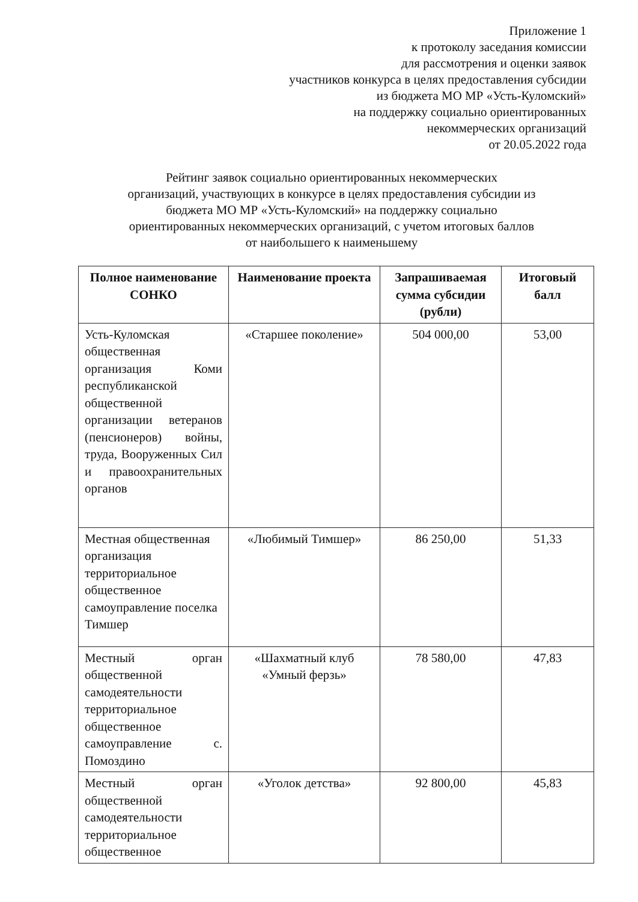Приложение 1
к протоколу заседания комиссии
для рассмотрения и оценки заявок
участников конкурса в целях предоставления субсидии
из бюджета МО МР «Усть-Куломский»
на поддержку социально ориентированных
некоммерческих организаций
от 20.05.2022 года
Рейтинг заявок социально ориентированных некоммерческих
организаций, участвующих в конкурсе в целях предоставления субсидии из
бюджета МО МР «Усть-Куломский» на поддержку социально
ориентированных некоммерческих организаций, с учетом итоговых баллов
от наибольшего к наименьшему
| Полное наименование СОНКО | Наименование проекта | Запрашиваемая сумма субсидии (рубли) | Итоговый балл |
| --- | --- | --- | --- |
| Усть-Куломская общественная организация Коми республиканской общественной организации ветеранов (пенсионеров) войны, труда, Вооруженных Сил и правоохранительных органов | «Старшее поколение» | 504 000,00 | 53,00 |
| Местная общественная организация территориальное общественное самоуправление поселка Тимшер | «Любимый Тимшер» | 86 250,00 | 51,33 |
| Местный орган общественной самодеятельности территориальное общественное самоуправление с. Помоздино | «Шахматный клуб «Умный ферзь» | 78 580,00 | 47,83 |
| Местный орган общественной самодеятельности территориальное общественное | «Уголок детства» | 92 800,00 | 45,83 |